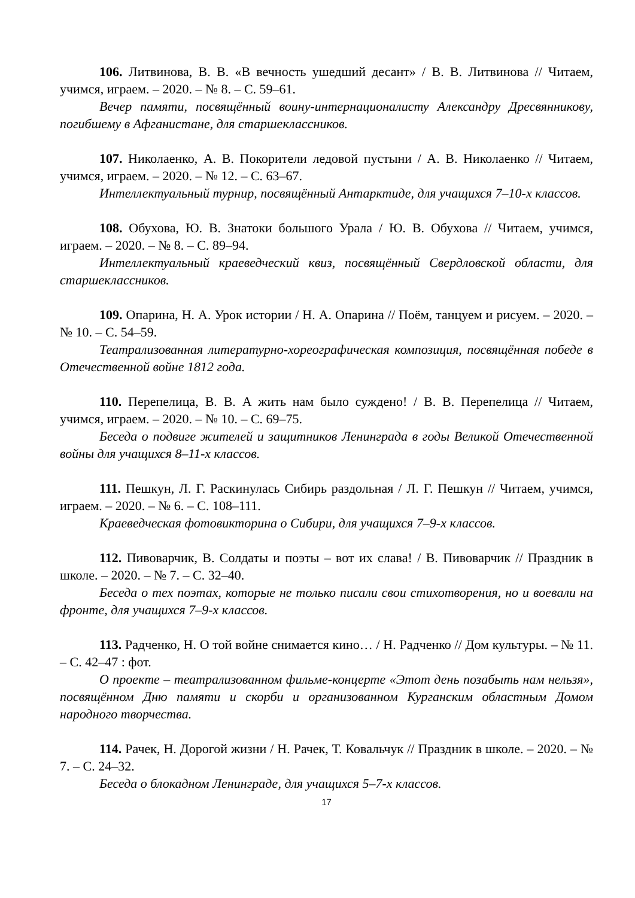106. Литвинова, В. В. «В вечность ушедший десант» / В. В. Литвинова // Читаем, учимся, играем. – 2020. – № 8. – С. 59–61.
Вечер памяти, посвящённый воину-интернационалисту Александру Дресвянникову, погибшему в Афганистане, для старшеклассников.
107. Николаенко, А. В. Покорители ледовой пустыни / А. В. Николаенко // Читаем, учимся, играем. – 2020. – № 12. – С. 63–67.
Интеллектуальный турнир, посвящённый Антарктиде, для учащихся 7–10-х классов.
108. Обухова, Ю. В. Знатоки большого Урала / Ю. В. Обухова // Читаем, учимся, играем. – 2020. – № 8. – С. 89–94.
Интеллектуальный краеведческий квиз, посвящённый Свердловской области, для старшеклассников.
109. Опарина, Н. А. Урок истории / Н. А. Опарина // Поём, танцуем и рисуем. – 2020. – № 10. – С. 54–59.
Театрализованная литературно-хореографическая композиция, посвящённая победе в Отечественной войне 1812 года.
110. Перепелица, В. В. А жить нам было суждено! / В. В. Перепелица // Читаем, учимся, играем. – 2020. – № 10. – С. 69–75.
Беседа о подвиге жителей и защитников Ленинграда в годы Великой Отечественной войны для учащихся 8–11-х классов.
111. Пешкун, Л. Г. Раскинулась Сибирь раздольная / Л. Г. Пешкун // Читаем, учимся, играем. – 2020. – № 6. – С. 108–111.
Краеведческая фотовикторина о Сибири, для учащихся 7–9-х классов.
112. Пивоварчик, В. Солдаты и поэты – вот их слава! / В. Пивоварчик // Праздник в школе. – 2020. – № 7. – С. 32–40.
Беседа о тех поэтах, которые не только писали свои стихотворения, но и воевали на фронте, для учащихся 7–9-х классов.
113. Радченко, Н. О той войне снимается кино… / Н. Радченко // Дом культуры. – № 11. – С. 42–47 : фот.
О проекте – театрализованном фильме-концерте «Этот день позабыть нам нельзя», посвящённом Дню памяти и скорби и организованном Курганским областным Домом народного творчества.
114. Рачек, Н. Дорогой жизни / Н. Рачек, Т. Ковальчук // Праздник в школе. – 2020. – № 7. – С. 24–32.
Беседа о блокадном Ленинграде, для учащихся 5–7-х классов.
17